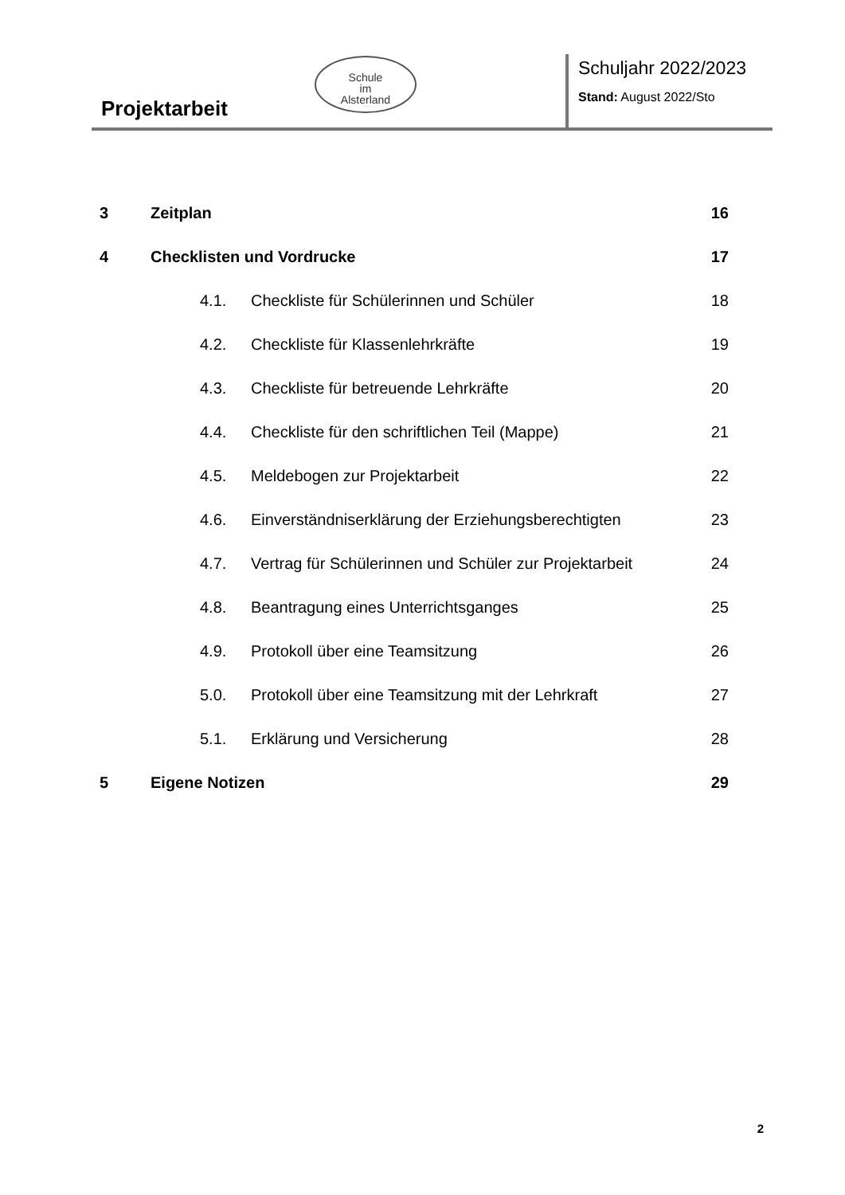Schule
im
Alsterland
Projektarbeit
Schuljahr 2022/2023
Stand: August 2022/Sto
3 Zeitplan 16
4 Checklisten und Vordrucke 17
4.1. Checkliste für Schülerinnen und Schüler 18
4.2. Checkliste für Klassenlehrkräfte 19
4.3. Checkliste für betreuende Lehrkräfte 20
4.4. Checkliste für den schriftlichen Teil (Mappe) 21
4.5. Meldebogen zur Projektarbeit 22
4.6. Einverständniserklärung der Erziehungsberechtigten 23
4.7. Vertrag für Schülerinnen und Schüler zur Projektarbeit 24
4.8. Beantragung eines Unterrichtsganges 25
4.9. Protokoll über eine Teamsitzung 26
5.0. Protokoll über eine Teamsitzung mit der Lehrkraft 27
5.1. Erklärung und Versicherung 28
5 Eigene Notizen 29
2